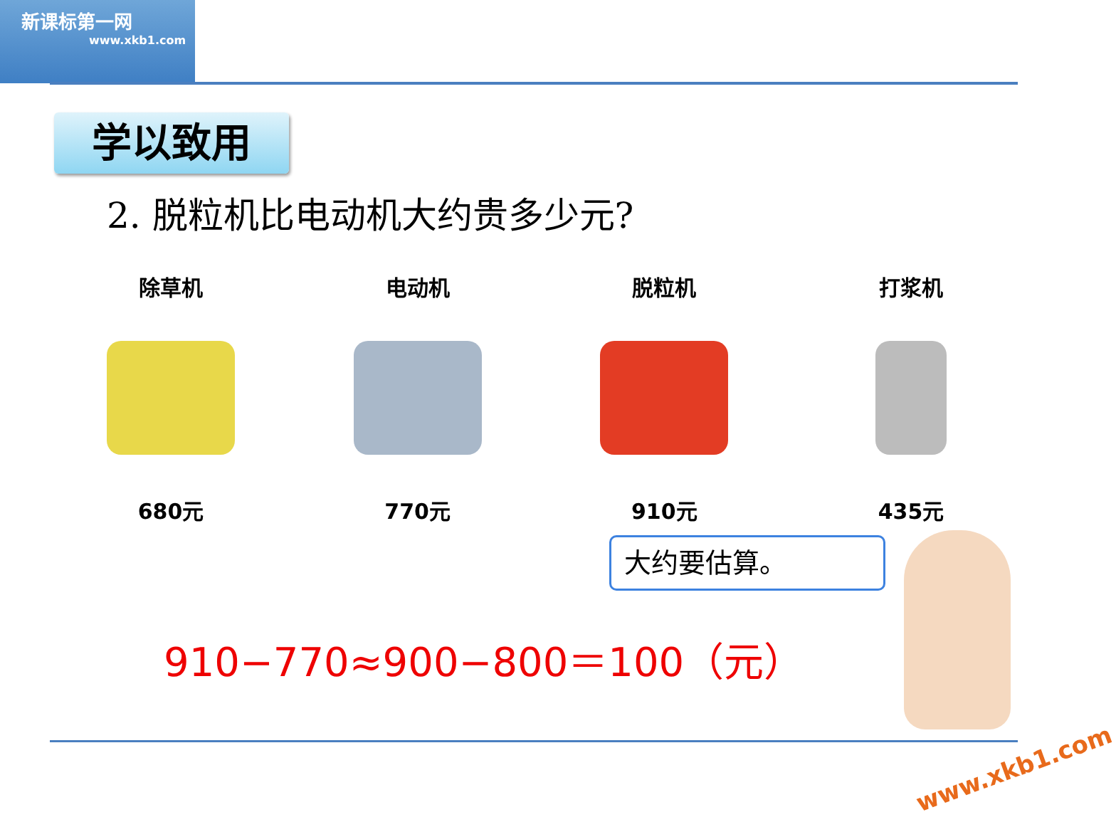新课标第一网
www.xkb1.com
学以致用
2. 脱粒机比电动机大约贵多少元?
除草机
680元
电动机
770元
脱粒机
910元
打浆机
435元
大约要估算。
910−770≈900−800＝100（元）
www.xkb1.com